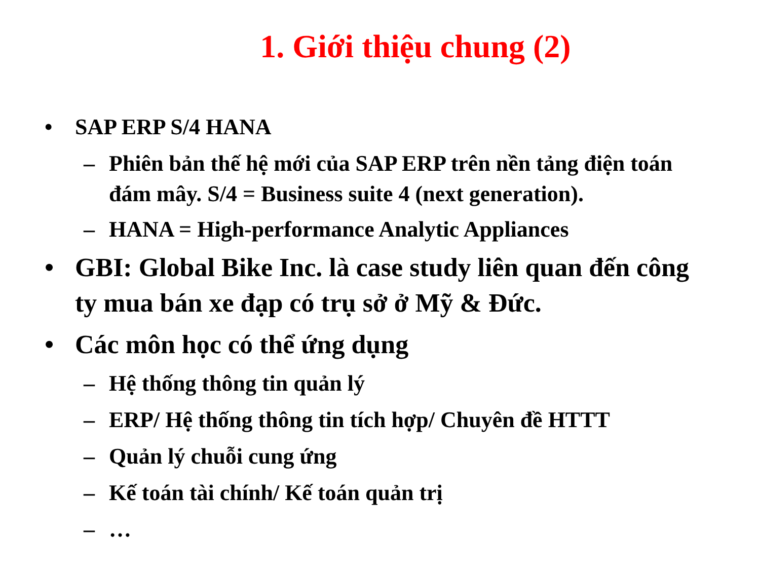1. Giới thiệu chung (2)
• SAP ERP S/4 HANA
– Phiên bản thế hệ mới của SAP ERP trên nền tảng điện toán đám mây. S/4 = Business suite 4 (next generation).
– HANA = High-performance Analytic Appliances
• GBI: Global Bike Inc. là case study liên quan đến công ty mua bán xe đạp có trụ sở ở Mỹ & Đức.
• Các môn học có thể ứng dụng
– Hệ thống thông tin quản lý
– ERP/ Hệ thống thông tin tích hợp/ Chuyên đề HTTT
– Quản lý chuỗi cung ứng
– Kế toán tài chính/ Kế toán quản trị
– …